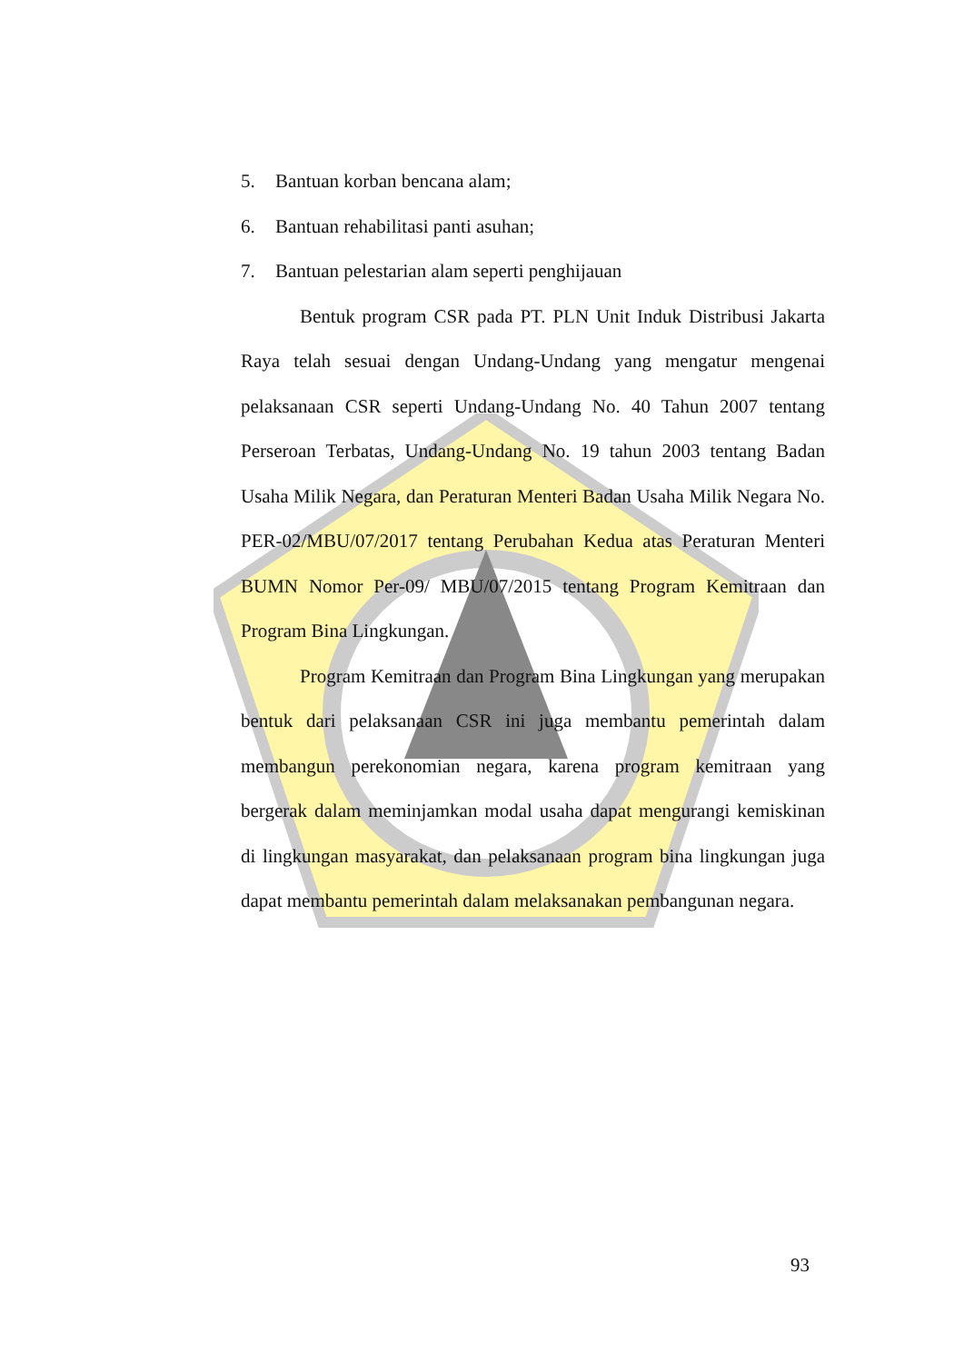5. Bantuan korban bencana alam;
6. Bantuan rehabilitasi panti asuhan;
7. Bantuan pelestarian alam seperti penghijauan
Bentuk program CSR pada PT. PLN Unit Induk Distribusi Jakarta Raya telah sesuai dengan Undang-Undang yang mengatur mengenai pelaksanaan CSR seperti Undang-Undang No. 40 Tahun 2007 tentang Perseroan Terbatas, Undang-Undang No. 19 tahun 2003 tentang Badan Usaha Milik Negara, dan Peraturan Menteri Badan Usaha Milik Negara No. PER-02/MBU/07/2017 tentang Perubahan Kedua atas Peraturan Menteri BUMN Nomor Per-09/ MBU/07/2015 tentang Program Kemitraan dan Program Bina Lingkungan.
Program Kemitraan dan Program Bina Lingkungan yang merupakan bentuk dari pelaksanaan CSR ini juga membantu pemerintah dalam membangun perekonomian negara, karena program kemitraan yang bergerak dalam meminjamkan modal usaha dapat mengurangi kemiskinan di lingkungan masyarakat, dan pelaksanaan program bina lingkungan juga dapat membantu pemerintah dalam melaksanakan pembangunan negara.
93